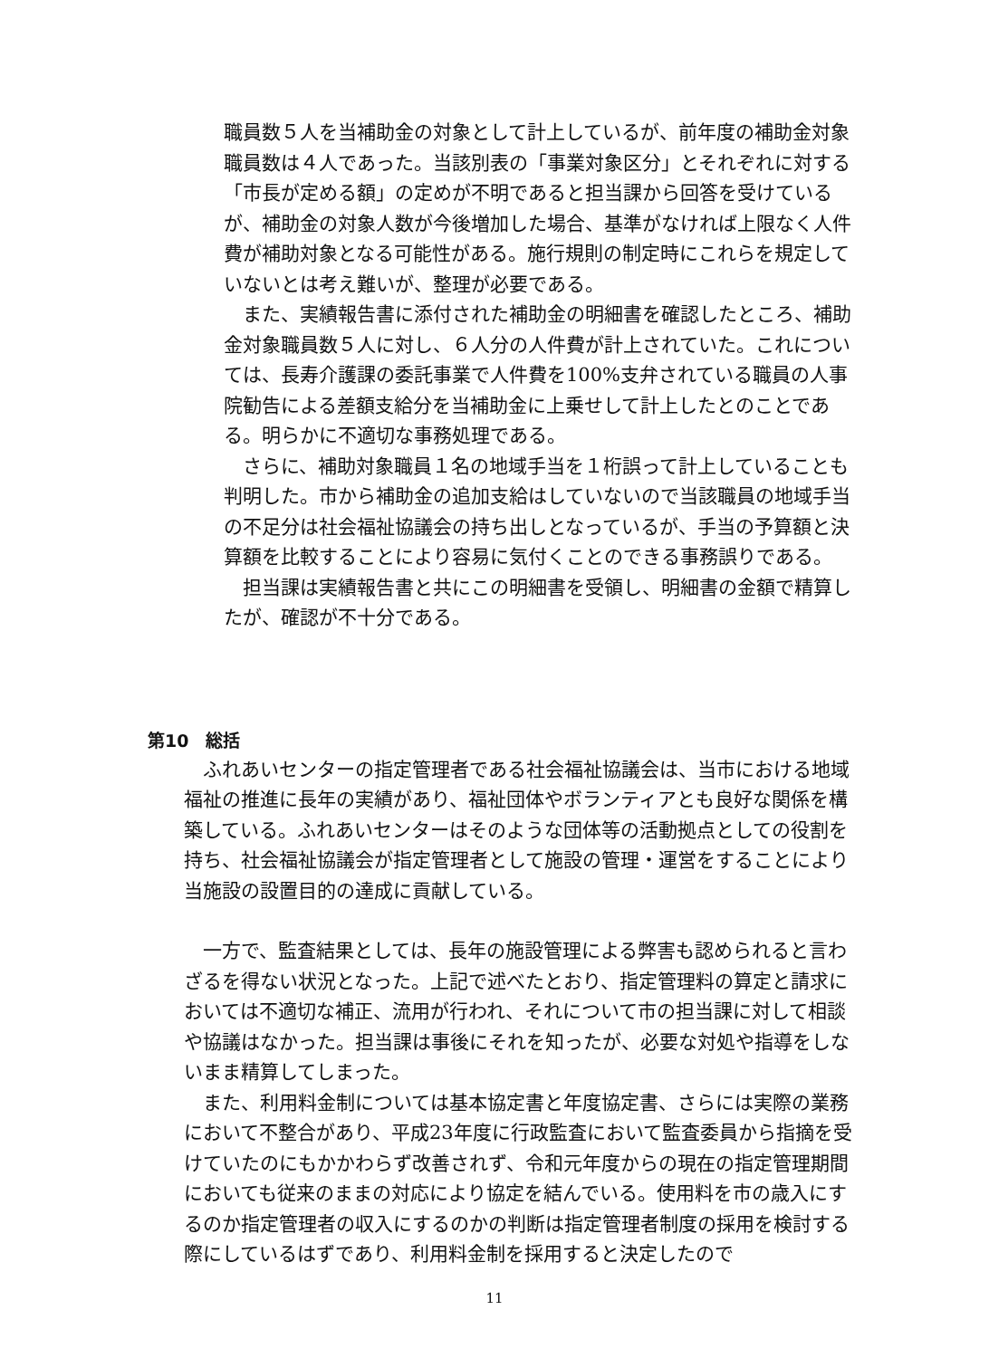職員数５人を当補助金の対象として計上しているが、前年度の補助金対象職員数は４人であった。当該別表の「事業対象区分」とそれぞれに対する「市長が定める額」の定めが不明であると担当課から回答を受けているが、補助金の対象人数が今後増加した場合、基準がなければ上限なく人件費が補助対象となる可能性がある。施行規則の制定時にこれらを規定していないとは考え難いが、整理が必要である。
　また、実績報告書に添付された補助金の明細書を確認したところ、補助金対象職員数５人に対し、６人分の人件費が計上されていた。これについては、長寿介護課の委託事業で人件費を100%支弁されている職員の人事院勧告による差額支給分を当補助金に上乗せして計上したとのことである。明らかに不適切な事務処理である。
　さらに、補助対象職員１名の地域手当を１桁誤って計上していることも判明した。市から補助金の追加支給はしていないので当該職員の地域手当の不足分は社会福祉協議会の持ち出しとなっているが、手当の予算額と決算額を比較することにより容易に気付くことのできる事務誤りである。
　担当課は実績報告書と共にこの明細書を受領し、明細書の金額で精算したが、確認が不十分である。
第10　総括
　ふれあいセンターの指定管理者である社会福祉協議会は、当市における地域福祉の推進に長年の実績があり、福祉団体やボランティアとも良好な関係を構築している。ふれあいセンターはそのような団体等の活動拠点としての役割を持ち、社会福祉協議会が指定管理者として施設の管理・運営をすることにより当施設の設置目的の達成に貢献している。
　一方で、監査結果としては、長年の施設管理による弊害も認められると言わざるを得ない状況となった。上記で述べたとおり、指定管理料の算定と請求においては不適切な補正、流用が行われ、それについて市の担当課に対して相談や協議はなかった。担当課は事後にそれを知ったが、必要な対処や指導をしないまま精算してしまった。
　また、利用料金制については基本協定書と年度協定書、さらには実際の業務において不整合があり、平成23年度に行政監査において監査委員から指摘を受けていたのにもかかわらず改善されず、令和元年度からの現在の指定管理期間においても従来のままの対応により協定を結んでいる。使用料を市の歳入にするのか指定管理者の収入にするのかの判断は指定管理者制度の採用を検討する際にしているはずであり、利用料金制を採用すると決定したので
11